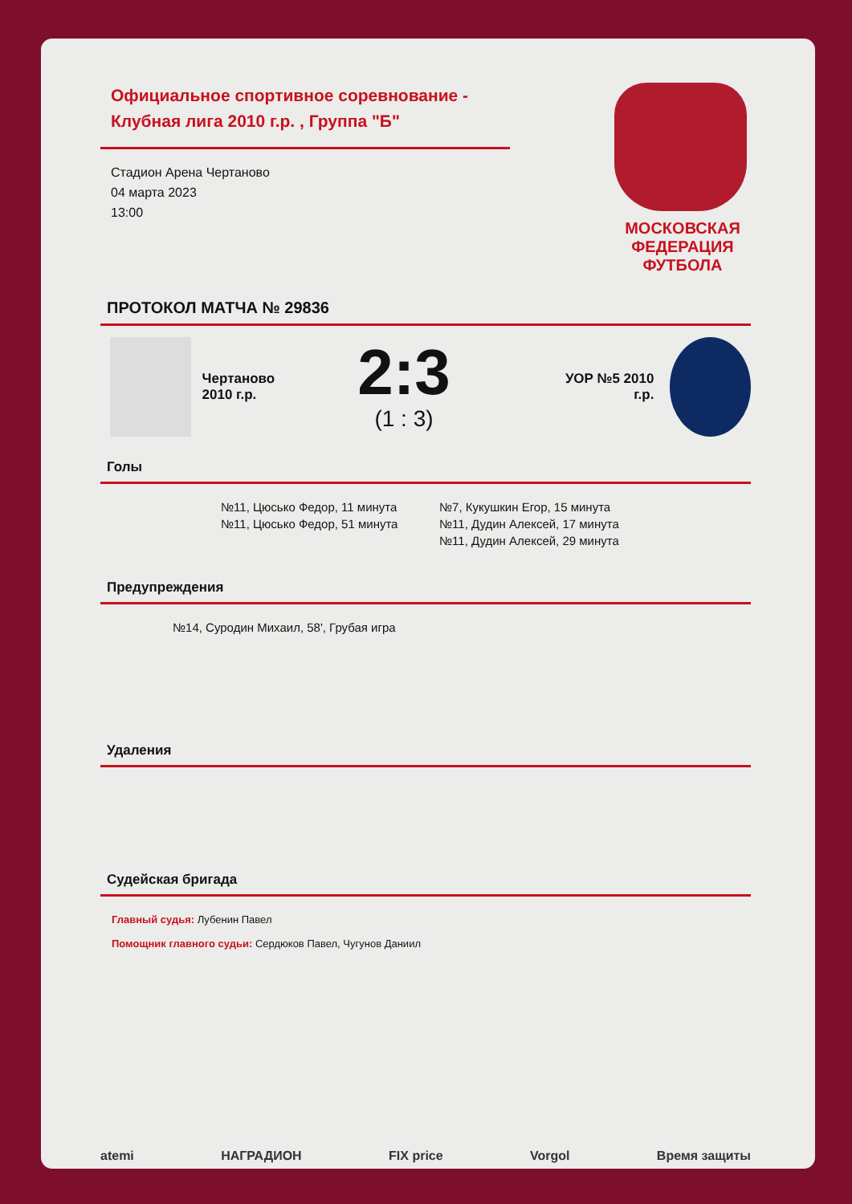Официальное спортивное соревнование - Клубная лига 2010 г.р. , Группа "Б"
Стадион Арена Чертаново
04 марта 2023
13:00
МОСКОВСКАЯ
ФЕДЕРАЦИЯ
ФУТБОЛА
ПРОТОКОЛ МАТЧА № 29836
Чертаново
2010 г.р.
2:3
(1 : 3)
УОР №5 2010
г.р.
Голы
№11, Цюсько Федор, 11 минута
№11, Цюсько Федор, 51 минута
№7, Кукушкин Егор, 15 минута
№11, Дудин Алексей, 17 минута
№11, Дудин Алексей, 29 минута
Предупреждения
№14, Суродин Михаил, 58', Грубая игра
Удаления
Судейская бригада
Главный судья: Лубенин Павел
Помощник главного судьи: Сердюков Павел, Чугунов Даниил
atemi НАГРАДИОН FIX price Vorgol Время защиты